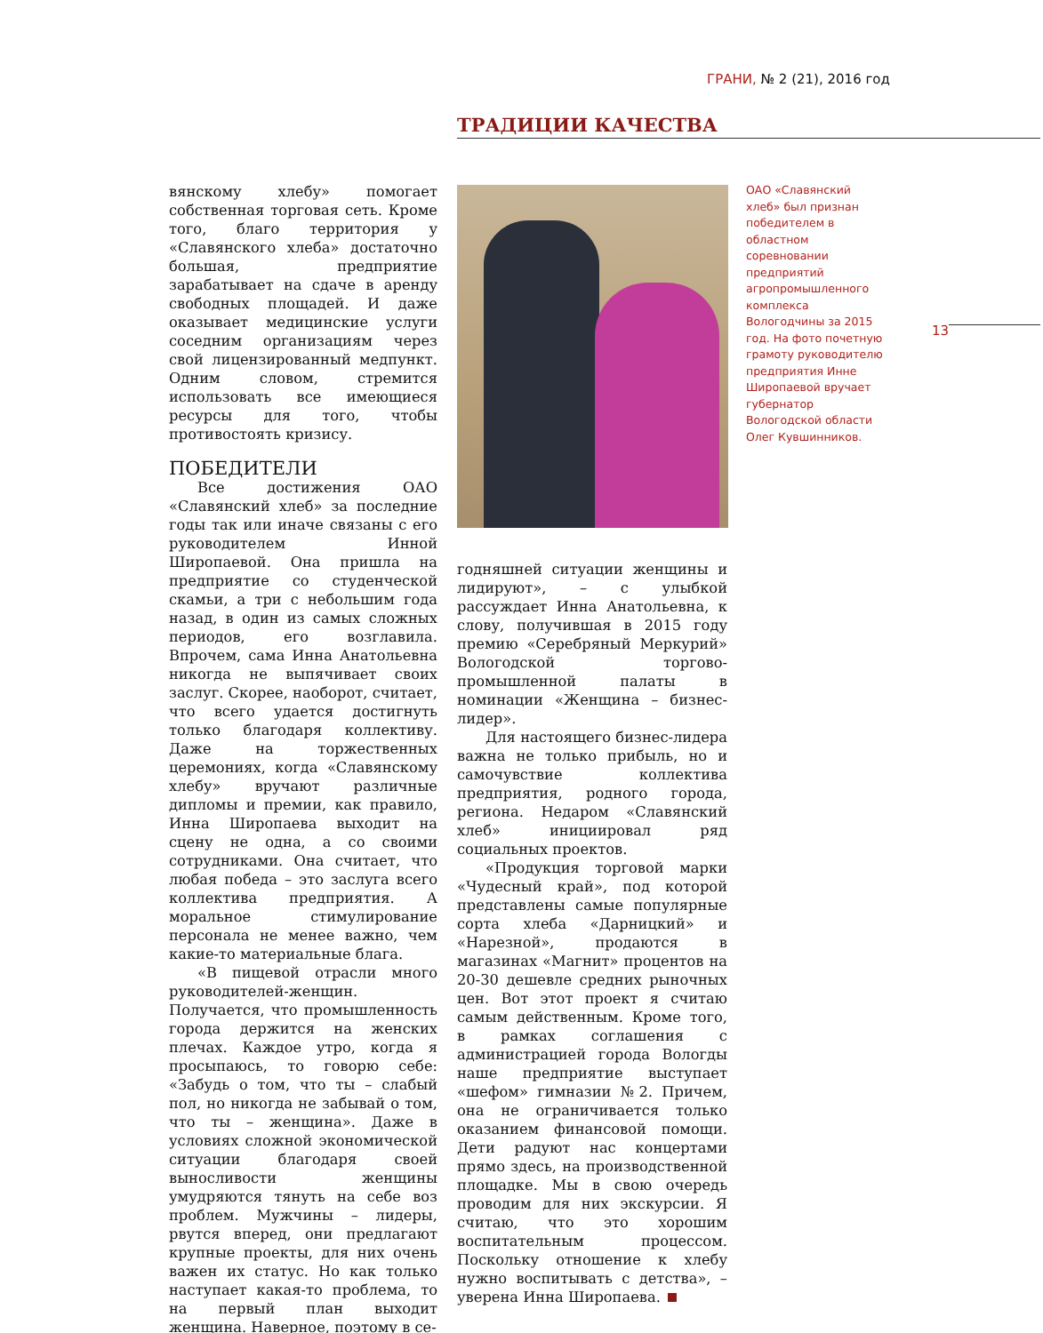ГРАНИ, № 2 (21), 2016 год
ТРАДИЦИИ КАЧЕСТВА
вянскому хлебу» помогает собственная торговая сеть. Кроме того, благо территория у «Славянского хлеба» достаточно большая, предприятие зарабатывает на сдаче в аренду свободных площадей. И даже оказывает медицинские услуги соседним организациям через свой лицензированный медпункт. Одним словом, стремится использовать все имеющиеся ресурсы для того, чтобы противостоять кризису.
ПОБЕДИТЕЛИ
Все достижения ОАО «Славянский хлеб» за последние годы так или иначе связаны с его руководителем Инной Широпаевой. Она пришла на предприятие со студенческой скамьи, а три с небольшим года назад, в один из самых сложных периодов, его возглавила. Впрочем, сама Инна Анатольевна никогда не выпячивает своих заслуг. Скорее, наоборот, считает, что всего удается достигнуть только благодаря коллективу. Даже на торжественных церемониях, когда «Славянскому хлебу» вручают различные дипломы и премии, как правило, Инна Широпаева выходит на сцену не одна, а со своими сотрудниками. Она считает, что любая победа – это заслуга всего коллектива предприятия. А моральное стимулирование персонала не менее важно, чем какие-то материальные блага.
«В пищевой отрасли много руководителей-женщин. Получается, что промышленность города держится на женских плечах. Каждое утро, когда я просыпаюсь, то говорю себе: «Забудь о том, что ты – слабый пол, но никогда не забывай о том, что ты – женщина». Даже в условиях сложной экономической ситуации благодаря своей выносливости женщины умудряются тянуть на себе воз проблем. Мужчины – лидеры, рвутся вперед, они предлагают крупные проекты, для них очень важен их статус. Но как только наступает какая-то проблема, то на первый план выходит женщина. Наверное, поэтому в се-
ОАО «Славянский хлеб» был признан победителем в областном соревновании предприятий агропромышленного комплекса Вологодчины за 2015 год. На фото почетную грамоту руководителю предприятия Инне Широпаевой вручает губернатор Вологодской области Олег Кувшинников.
13
годняшней ситуации женщины и лидируют», – с улыбкой рассуждает Инна Анатольевна, к слову, получившая в 2015 году премию «Серебряный Меркурий» Вологодской торгово-промышленной палаты в номинации «Женщина – бизнес-лидер».
Для настоящего бизнес-лидера важна не только прибыль, но и самочувствие коллектива предприятия, родного города, региона. Недаром «Славянский хлеб» инициировал ряд социальных проектов.
«Продукция торговой марки «Чудесный край», под которой представлены самые популярные сорта хлеба «Дарницкий» и «Нарезной», продаются в магазинах «Магнит» процентов на 20-30 дешевле средних рыночных цен. Вот этот проект я считаю самым действенным. Кроме того, в рамках соглашения с администрацией города Вологды наше предприятие выступает «шефом» гимназии №2. Причем, она не ограничивается только оказанием финансовой помощи. Дети радуют нас концертами прямо здесь, на производственной площадке. Мы в свою очередь проводим для них экскурсии. Я считаю, что это хорошим воспитательным процессом. Поскольку отношение к хлебу нужно воспитывать с детства», – уверена Инна Широпаева.